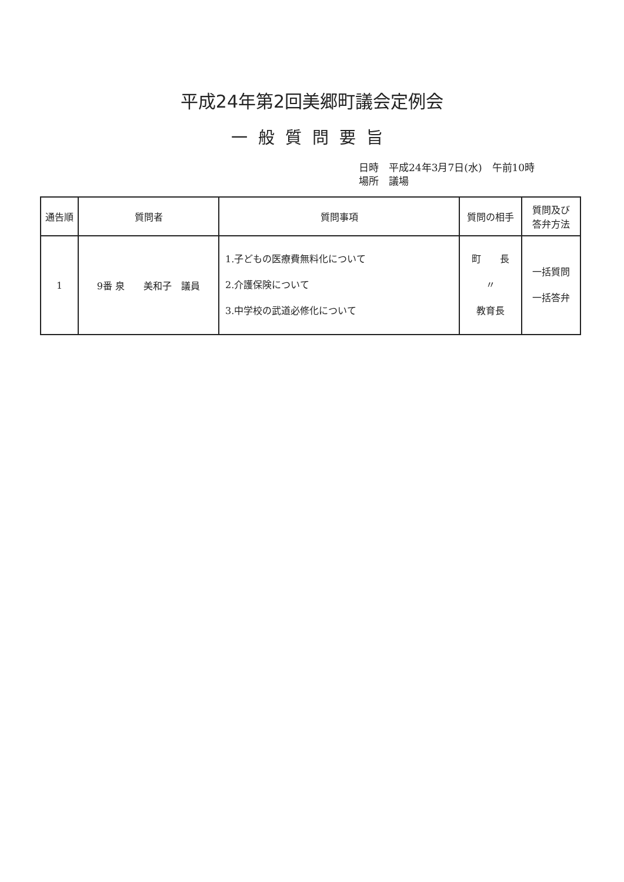平成24年第2回美郷町議会定例会
一般質問要旨
日時　平成24年3月7日(水)　午前10時
場所　議場
| 通告順 | 質問者 | 質問事項 | 質問の相手 | 質問及び 答弁方法 |
| --- | --- | --- | --- | --- |
| 1 | 9番 泉 美和子 議員 | 1.子どもの医療費無料化について 2.介護保険について 3.中学校の武道必修化について | 町 長 〃 教育長 | 一括質問 一括答弁 |